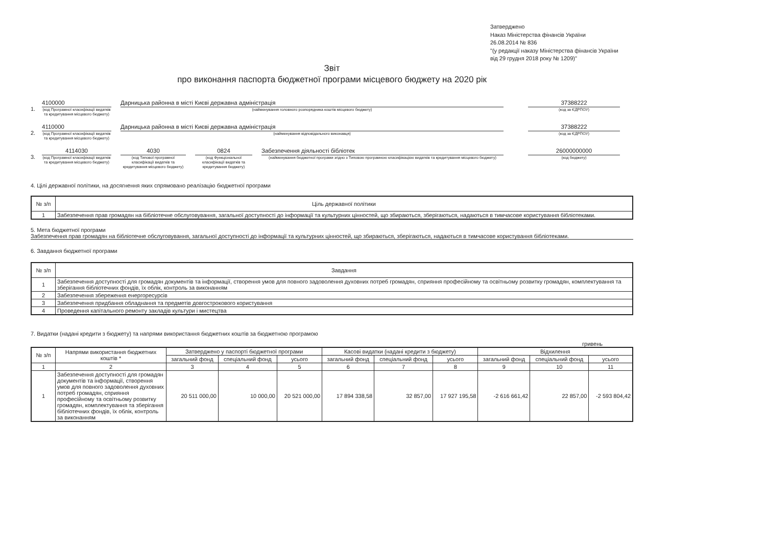Затверджено
Наказ Міністерства фінансів України
26.08.2014 № 836
"(у редакції наказу Міністерства фінансів України
від 29 грудня 2018 року № 1209)"
Звіт
про виконання паспорта бюджетної програми місцевого бюджету на 2020 рік
1.
4100000
(код Програмної класифікації видатків та кредитування місцевого бюджету)
Дарницька районна в місті Києві державна адміністрація
(найменування головного розпорядника коштів місцевого бюджету)
37388222
(код за ЄДРПОУ)
2.
4110000
(код Програмної класифікації видатків та кредитування місцевого бюджету)
Дарницька районна в місті Києві державна адміністрація
(найменування відповідального виконавця)
37388222
(код за ЄДРПОУ)
3.
4114030
(код Програмної класифікації видатків та кредитування місцевого бюджету)
4030
(код Типової програмної класифікації видатків та кредитування місцевого бюджету)
0824
(код Функціональної класифікації видатків та кредитування бюджету)
Забезпечення діяльності бібліотек
(найменування бюджетної програми згідно з Типовою програмною класифікацією видатків та кредитування місцевого бюджету)
26000000000
(код бюджету)
4. Цілі державної політики, на досягнення яких спрямовано реалізацію бюджетної програми
| № з/п | Ціль державної політики |
| 1 | Забезпечення прав громадян на бібліотечне обслуговування, загальної доступності до інформації та культурних цінностей, що збираються, зберігаються, надаються в тимчасове користування бібліотеками. |
5. Мета бюджетної програми
Забезпечення прав громадян на бібліотечне обслуговування, загальної доступності до інформації та культурних цінностей, що збираються, зберігаються, надаються в тимчасове користування бібліотеками.
6. Завдання бюджетної програми
| № з/п | Завдання |
| 1 | Забезпечення доступності для громадян документів та інформації, створення умов для повного задоволення духовних потреб громадян, сприяння професійному та освітньому розвитку громадян, комплектування та зберігання бібліотечних фондів, їх облік, контроль за виконанням |
| 2 | Забезпечення збереження енергоресурсів |
| 3 | Забезпечення придбання обладнання та предметів довгострокового користування |
| 4 | Проведення капітального ремонту закладів культури і мистецтва |
7. Видатки (надані кредити з бюджету) та напрями використання бюджетних коштів за бюджетною програмою
гривень
| № з/п | Напрями використання бюджетних коштів * | Затверджено у паспорті бюджетної програми | | | Касові видатки (надані кредити з бюджету) | | | Відхилення | | |
| --- | --- | --- | --- | --- | --- | --- | --- | --- | --- | --- |
| | | загальний фонд | спеціальний фонд | усього | загальний фонд | спеціальний фонд | усього | загальний фонд | спеціальний фонд | усього |
| 1 | 2 | 3 | 4 | 5 | 6 | 7 | 8 | 9 | 10 | 11 |
| 1 | Забезпечення доступності для громадян документів та інформації, створення умов для повного задоволення духовних потреб громадян, сприяння професійному та освітньому розвитку громадян, комплектування та зберігання бібліотечних фондів, їх облік, контроль за виконанням | 20 511 000,00 | 10 000,00 | 20 521 000,00 | 17 894 338,58 | 32 857,00 | 17 927 195,58 | -2 616 661,42 | 22 857,00 | -2 593 804,42 |